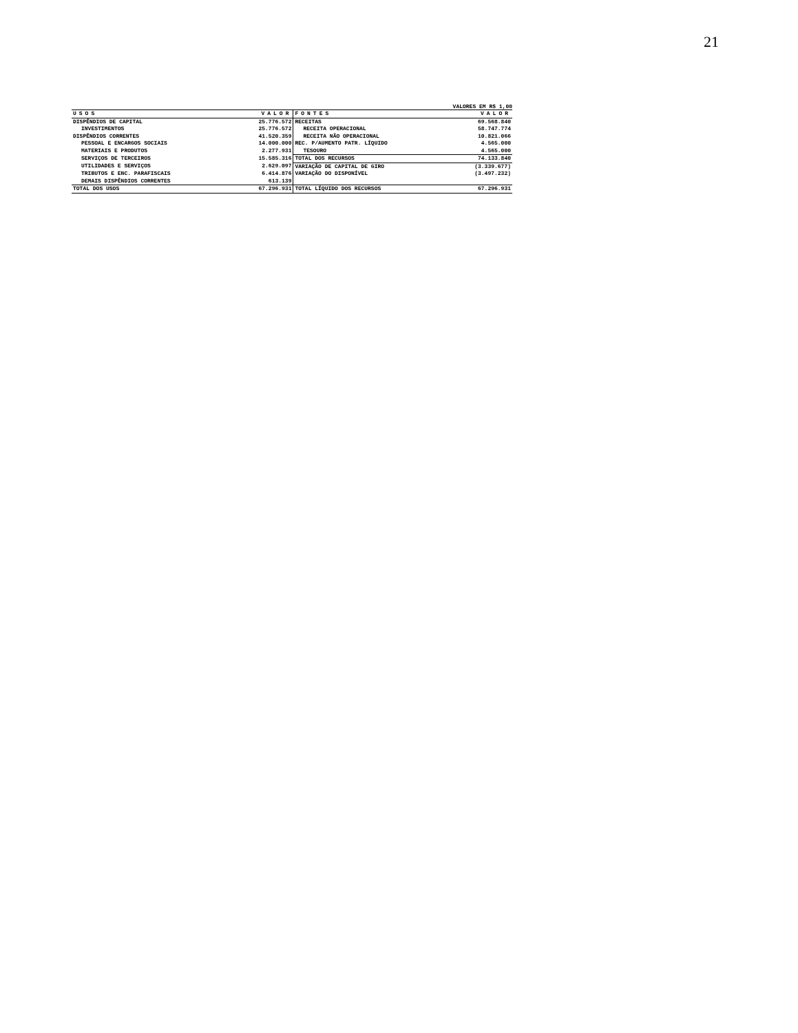21
VALORES EM R$ 1,00
| USOS | VALOR | FONTES | VALOR |
| --- | --- | --- | --- |
| DISPÊNDIOS DE CAPITAL | 25.776.572 | RECEITAS | 69.568.840 |
| INVESTIMENTOS | 25.776.572 | RECEITA OPERACIONAL | 58.747.774 |
| DISPÊNDIOS CORRENTES | 41.520.359 | RECEITA NÃO OPERACIONAL | 10.821.066 |
| PESSOAL E ENCARGOS SOCIAIS | 14.000.000 | REC. P/AUMENTO PATR. LÍQUIDO | 4.565.000 |
| MATERIAIS E PRODUTOS | 2.277.931 | TESOURO | 4.565.000 |
| SERVIÇOS DE TERCEIROS | 15.585.316 | TOTAL DOS RECURSOS | 74.133.840 |
| UTILIDADES E SERVIÇOS | 2.629.097 | VARIAÇÃO DE CAPITAL DE GIRO | (3.339.677) |
| TRIBUTOS E ENC. PARAFISCAIS | 6.414.876 | VARIAÇÃO DO DISPONÍVEL | (3.497.232) |
| DEMAIS DISPÊNDIOS CORRENTES | 613.139 | | |
| TOTAL DOS USOS | 67.296.931 | TOTAL LÍQUIDO DOS RECURSOS | 67.296.931 |